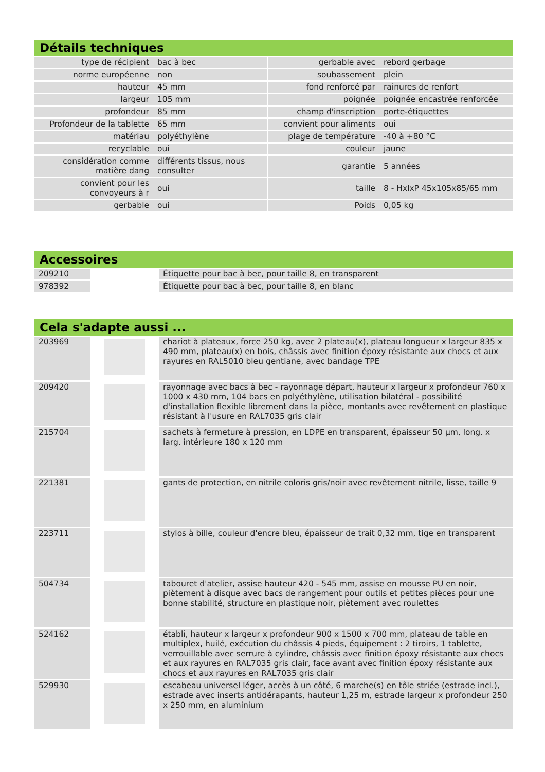Détails techniques
| type de récipient | bac à bec | gerbable avec | rebord gerbage |
| norme européenne | non | soubassement | plein |
| hauteur | 45 mm | fond renforcé par | rainures de renfort |
| largeur | 105 mm | poignée | poignée encastrée renforcée |
| profondeur | 85 mm | champ d'inscription | porte-étiquettes |
| Profondeur de la tablette | 65 mm | convient pour aliments | oui |
| matériau | polyéthylène | plage de température | -40 à +80 °C |
| recyclable | oui | couleur | jaune |
| considération comme matière dang | différents tissus, nous consulter | garantie | 5 années |
| convient pour les convoyeurs à r | oui | taille | 8 - HxlxP 45x105x85/65 mm |
| gerbable | oui | Poids | 0,05 kg |
Accessoires
| 209210 | | Étiquette pour bac à bec, pour taille 8, en transparent |
| 978392 | | Étiquette pour bac à bec, pour taille 8, en blanc |
Cela s'adapte aussi ...
| 203969 | | chariot à plateaux, force 250 kg, avec 2 plateau(x), plateau longueur x largeur 835 x 490 mm, plateau(x) en bois, châssis avec finition époxy résistante aux chocs et aux rayures en RAL5010 bleu gentiane, avec bandage TPE |
| 209420 | | rayonnage avec bacs à bec - rayonnage départ, hauteur x largeur x profondeur 760 x 1000 x 430 mm, 104 bacs en polyéthylène, utilisation bilatéral - possibilité d'installation flexible librement dans la pièce, montants avec revêtement en plastique résistant à l'usure en RAL7035 gris clair |
| 215704 | | sachets à fermeture à pression, en LDPE en transparent, épaisseur 50 µm, long. x larg. intérieure 180 x 120 mm |
| 221381 | | gants de protection, en nitrile coloris gris/noir avec revêtement nitrile, lisse, taille 9 |
| 223711 | | stylos à bille, couleur d'encre bleu, épaisseur de trait 0,32 mm, tige en transparent |
| 504734 | | tabouret d'atelier, assise hauteur 420 - 545 mm, assise en mousse PU en noir, piètement à disque avec bacs de rangement pour outils et petites pièces pour une bonne stabilité, structure en plastique noir, piètement avec roulettes |
| 524162 | | établi, hauteur x largeur x profondeur 900 x 1500 x 700 mm, plateau de table en multiplex, huilé, exécution du châssis 4 pieds, équipement : 2 tiroirs, 1 tablette, verrouillable avec serrure à cylindre, châssis avec finition époxy résistante aux chocs et aux rayures en RAL7035 gris clair, face avant avec finition époxy résistante aux chocs et aux rayures en RAL7035 gris clair |
| 529930 | | escabeau universel léger, accès à un côté, 6 marche(s) en tôle striée (estrade incl.), estrade avec inserts antidérapants, hauteur 1,25 m, estrade largeur x profondeur 250 x 250 mm, en aluminium |